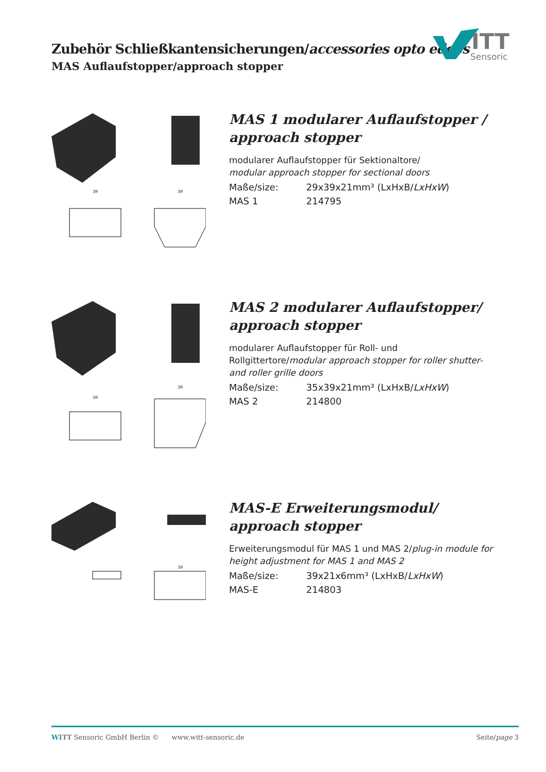Zubehör Schließkantensicherungen/accessories opto edges
MAS Auflaufstopper/approach stopper
ITT
Sensoric
39
39
MAS 1 modularer Auflaufstopper / approach stopper
modularer Auflaufstopper für Sektionaltore/
modular approach stopper for sectional doors
Maße/size: 29x39x21mm³ (LxHxB/LxHxW)
MAS 1 214795
39
39
MAS 2 modularer Auflaufstopper/ approach stopper
modularer Auflaufstopper für Roll- und Rollgittertore/modular approach stopper for roller shutter- and roller grille doors
Maße/size: 35x39x21mm³ (LxHxB/LxHxW)
MAS 2 214800
39
MAS-E Erweiterungsmodul/ approach stopper
Erweiterungsmodul für MAS 1 und MAS 2/plug-in module for height adjustment for MAS 1 and MAS 2
Maße/size: 39x21x6mm³ (LxHxB/LxHxW)
MAS-E 214803
WITT Sensoric GmbH Berlin © www.witt-sensoric.de Seite/page 3